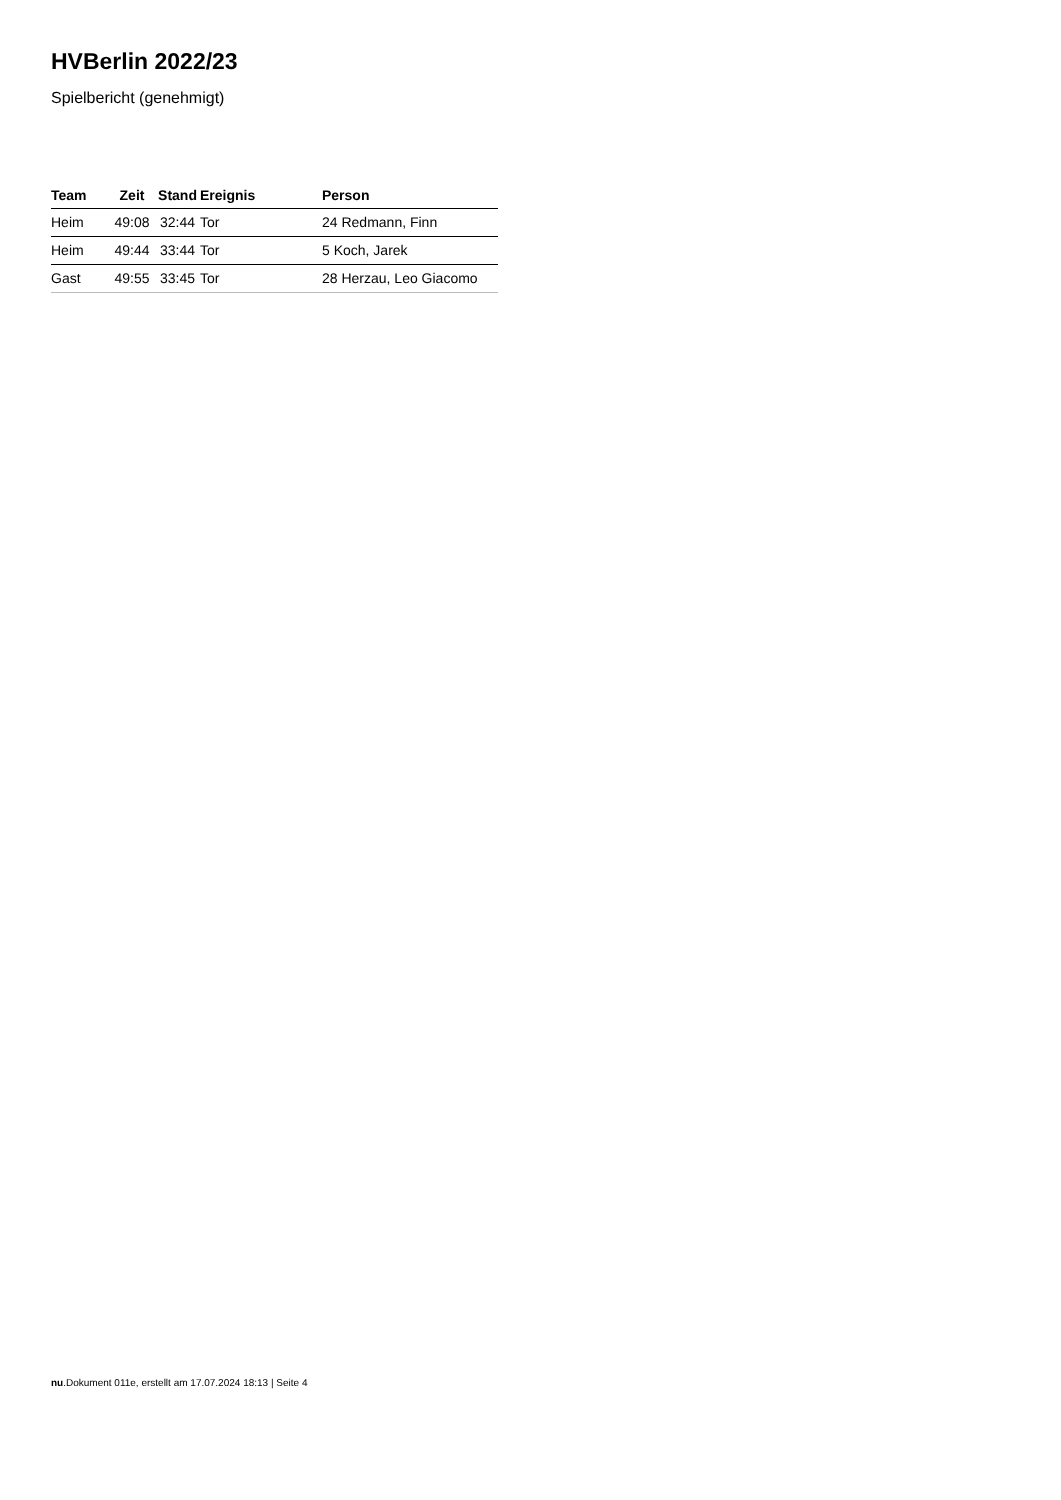HVBerlin 2022/23
Spielbericht (genehmigt)
| Team | Zeit | Stand | Ereignis | Person |
| --- | --- | --- | --- | --- |
| Heim | 49:08 | 32:44 | Tor | 24 Redmann, Finn |
| Heim | 49:44 | 33:44 | Tor | 5 Koch, Jarek |
| Gast | 49:55 | 33:45 | Tor | 28 Herzau, Leo Giacomo |
nu.Dokument 011e, erstellt am 17.07.2024 18:13 | Seite 4